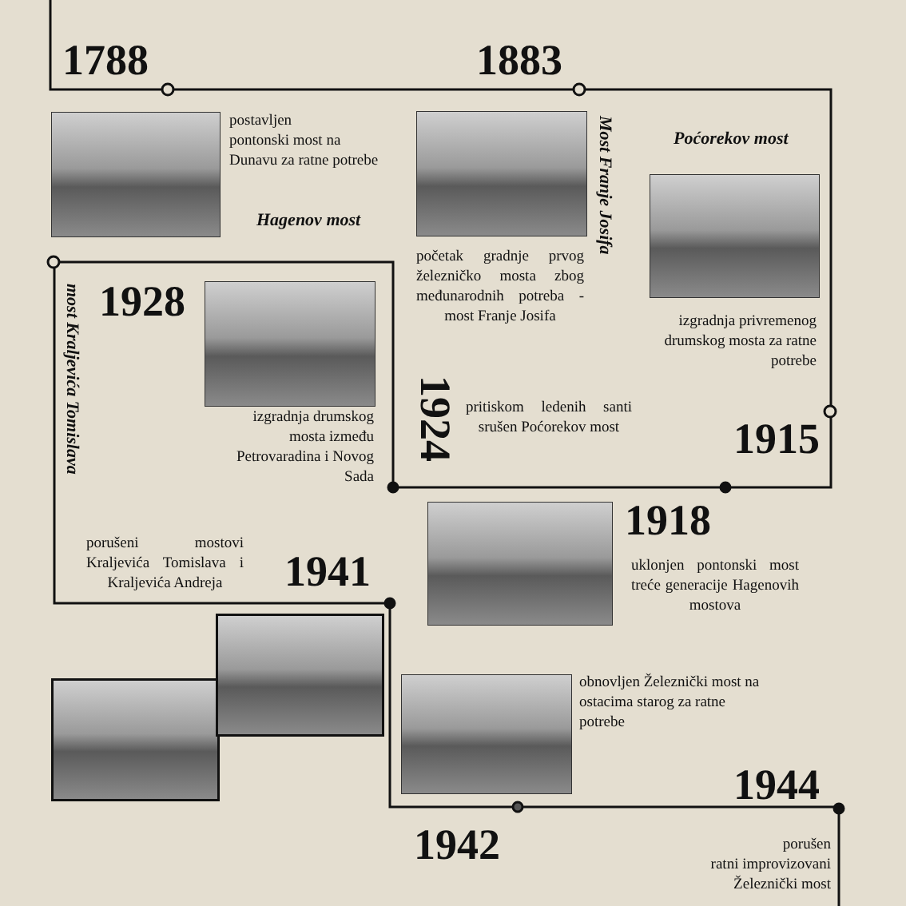1788
postavljen
pontonski most na
Dunavu za ratne potrebe
Hagenov most
1883
početak gradnje prvog železničko mosta zbog međunarodnih potreba - most Franje Josifa
Most Franje Josifa
Poćorekov most
izgradnja privremenog drumskog mosta za ratne potrebe
1915
most Kraljevića Tomislava
1928
izgradnja drumskog mosta između Petrovaradina i Novog Sada
1924
pritiskom ledenih santi srušen Poćorekov most
1918
uklonjen pontonski most treće generacije Hagenovih mostova
porušeni mostovi Kraljevića Tomislava i Kraljevića Andreja
1941
obnovljen Železnički most na ostacima starog za ratne potrebe
1944
1942
porušen
ratni improvizovani
Železnički most